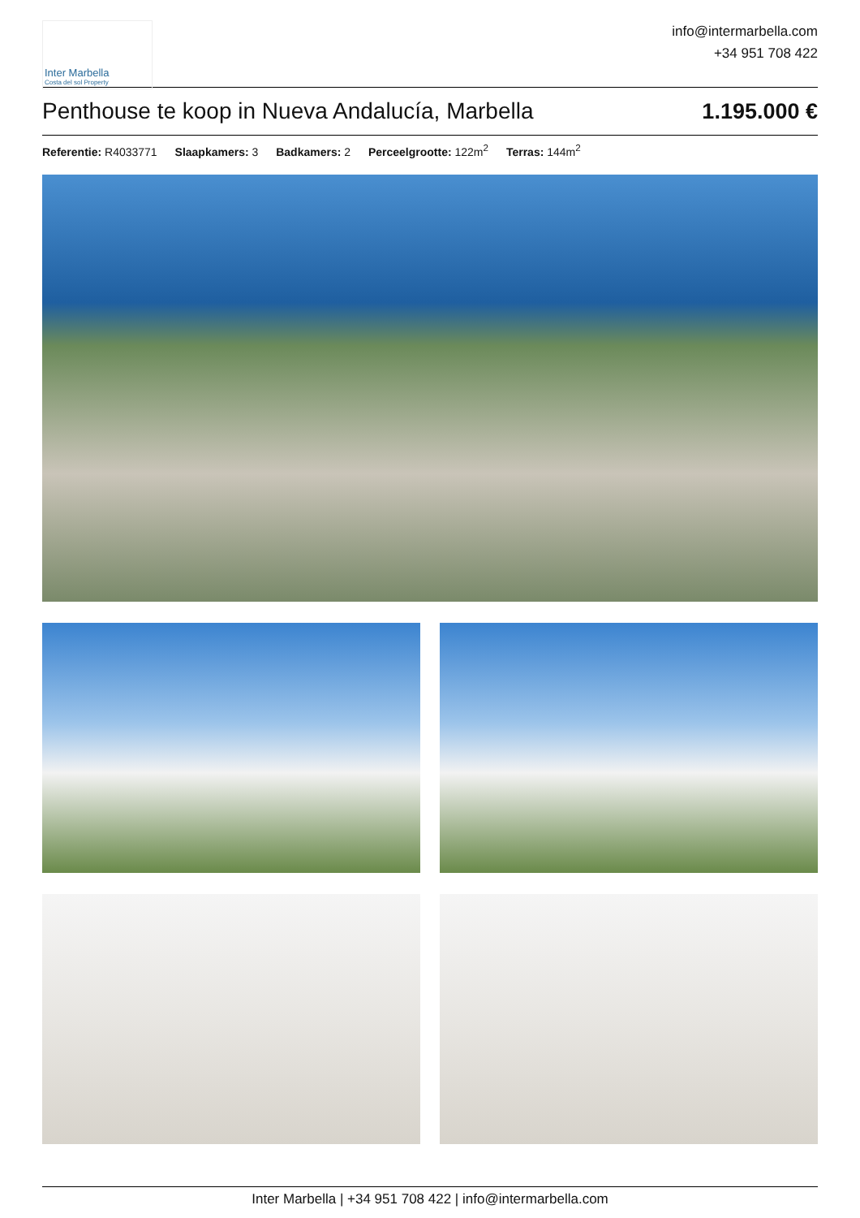Inter Marbella
Costa del sol Property
info@intermarbella.com
+34 951 708 422
Penthouse te koop in Nueva Andalucía, Marbella 1.195.000 €
Referentie: R4033771 Slaapkamers: 3 Badkamers: 2 Perceelgrootte: 122m<sup>2</sup> Terras: 144m<sup>2</sup>
Inter Marbella | +34 951 708 422 | info@intermarbella.com